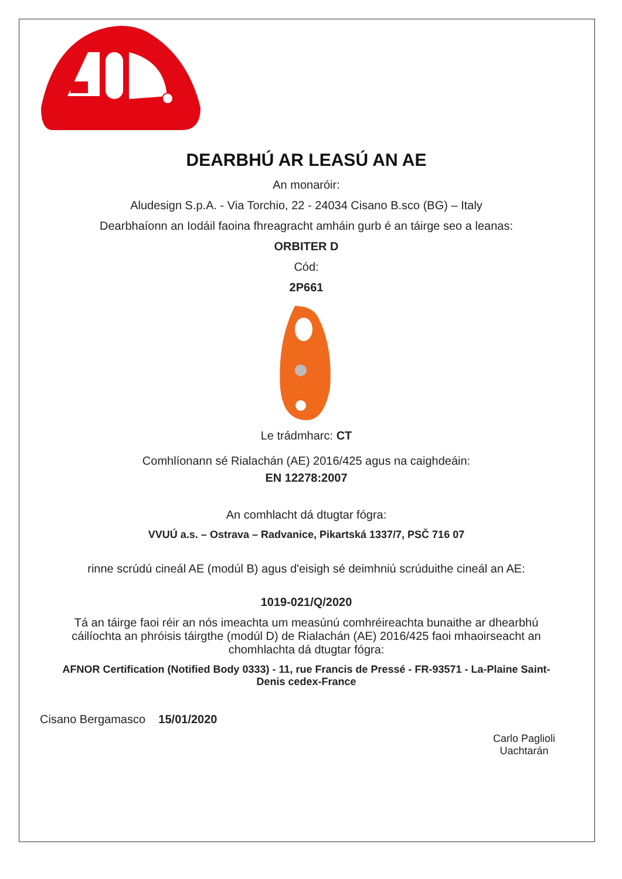DEARBHÚ AR LEASÚ AN AE
An monaróir:
Aludesign S.p.A. - Via Torchio, 22 - 24034 Cisano B.sco (BG) – Italy
Dearbhaíonn an Iodáil faoina fhreagracht amháin gurb é an táirge seo a leanas:
ORBITER D
Cód:
2P661
Le trádmharc: CT
Comhlíonann sé Rialachán (AE) 2016/425 agus na caighdeáin:
EN 12278:2007
An comhlacht dá dtugtar fógra:
VVUÚ a.s. – Ostrava – Radvanice, Pikartská 1337/7, PSČ 716 07
rinne scrúdú cineál AE (modúl B) agus d'eisigh sé deimhniú scrúduithe cineál an AE:
1019-021/Q/2020
Tá an táirge faoi réir an nós imeachta um measúnú comhréireachta bunaithe ar dhearbhú cáilíochta an phróisis táirgthe (modúl D) de Rialachán (AE) 2016/425 faoi mhaoirseacht an chomhlachta dá dtugtar fógra:
AFNOR Certification (Notified Body 0333) - 11, rue Francis de Pressé - FR-93571 - La-Plaine Saint-Denis cedex-France
Cisano Bergamasco 15/01/2020
Carlo Paglioli
Uachtarán